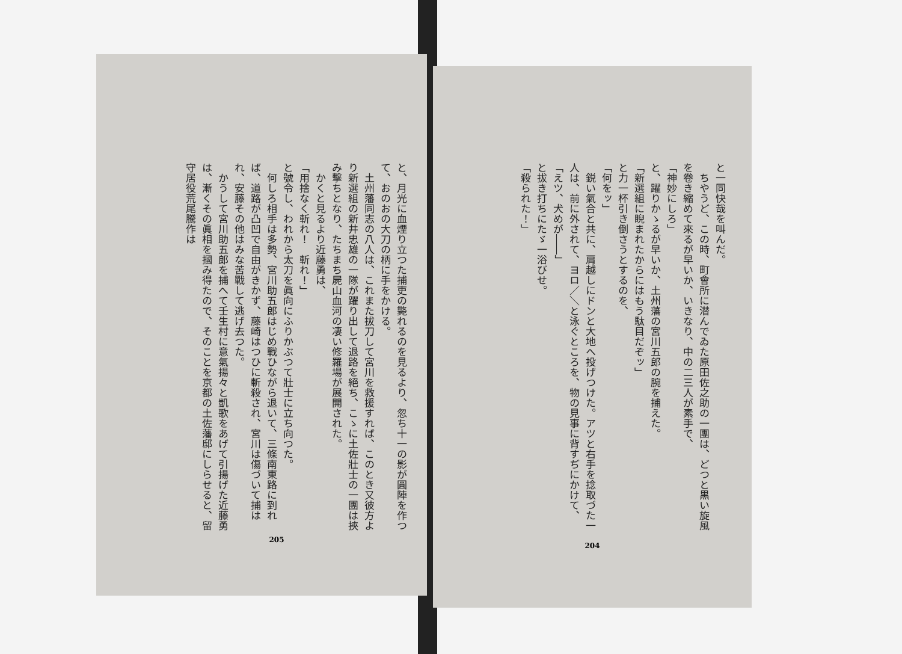と一同快哉を叫んだ。
　ちやうど、この時、町會所に潜んでゐた原田佐之助の一團は、どつと黒い旋風を卷き縮めて來るが早いか、いきなり、中の二三人が素手で、
「神妙にしろ」
と、躍りかゝるが早いか、土州藩の宮川五郎の腕を捕えた。
「新選組に睨まれたからにはもう駄目だぞッ」
と力一杯引き倒さうとするのを、
「何をッ」
　鋭い氣合と共に、肩越しにドンと大地へ投げつけた。アツと右手を捻取づた一人は、前に外されて、ヨロ／＼と泳ぐところを、物の見事に背すぢにかけて、
「えツ、犬めが――」
と拔き打ちにたゞ一浴びせ。
「殺られた！」
204
と、月光に血煙り立つた捕吏の斃れるのを見るより、忽ち十一の影が圓陣を作つて、おのおの大刀の柄に手をかける。
　土州藩同志の八人は、これまた拔刀して宮川を救援すれば、このとき又彼方より新選組の新井忠雄の一隊が躍り出して退路を絕ち、こゝに土佐壯士の一團は挾み擊ちとなり、たちまち屍山血河の凄い修羅場が展開された。
　かくと見るより近藤勇は、
「用捨なく斬れ！　斬れ！」
と號令し、われから太刀を眞向にふりかぶつて壯士に立ち向つた。
　何しろ相手は多勢、宮川助五郎はじめ戰ひながら退いて、三條南東路に到れば、道路が凸凹で自由がきかず、藤崎はつひに斬殺され、宮川は傷づいて捕はれ、安藤その他はみな苦戰して逃げ去つた。
　かうして宮川助五郎を捕へて壬生村に意氣揚々と凱歌をあげて引揚げた近藤勇は、漸くその眞相を摑み得たので、そのことを京都の土佐藩邸にしらせると、留守居役荒尾騰作は
205